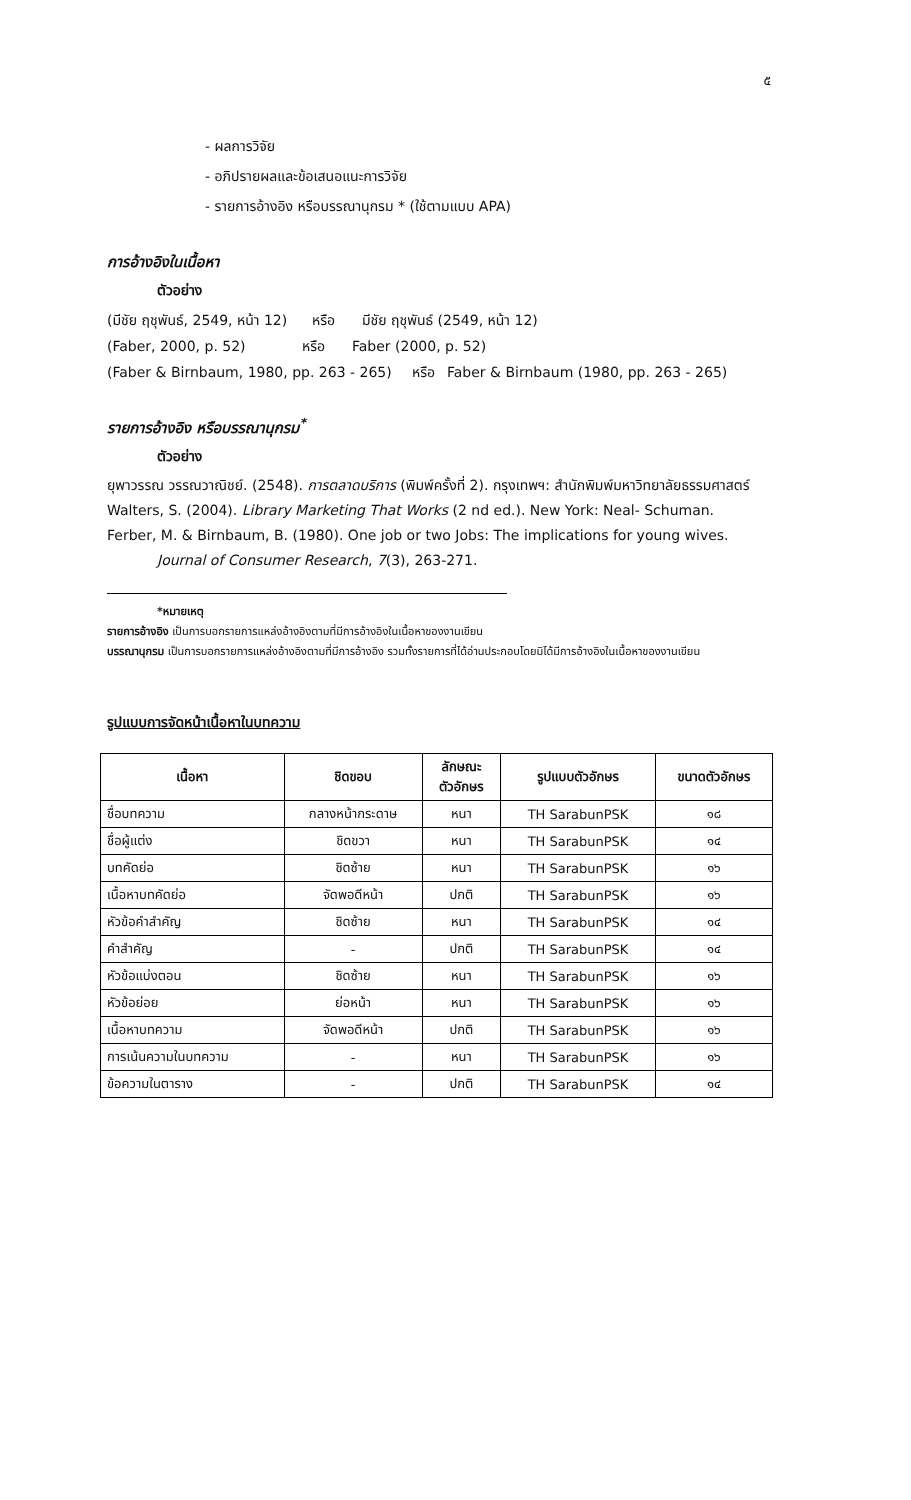๕
- ผลการวิจัย
- อภิปรายผลและข้อเสนอแนะการวิจัย
- รายการอ้างอิง หรือบรรณานุกรม * (ใช้ตามแบบ APA)
การอ้างอิงในเนื้อหา
ตัวอย่าง
(มีชัย ฤชุพันธ์, 2549, หน้า 12) หรือ มีชัย ฤชุพันธ์ (2549, หน้า 12)
(Faber, 2000, p. 52) หรือ Faber (2000, p. 52)
(Faber & Birnbaum, 1980, pp. 263 - 265) หรือ Faber & Birnbaum (1980, pp. 263 - 265)
รายการอ้างอิง หรือบรรณานุกรม<sup>*</sup>
ตัวอย่าง
ยุพาวรรณ วรรณวาณิชย์. (2548). การตลาดบริการ (พิมพ์ครั้งที่ 2). กรุงเทพฯ: สำนักพิมพ์มหาวิทยาลัยธรรมศาสตร์
Walters, S. (2004). Library Marketing That Works (2 nd ed.). New York: Neal- Schuman.
Ferber, M. & Birnbaum, B. (1980). One job or two Jobs: The implications for young wives. Journal of Consumer Research, 7(3), 263-271.
*หมายเหตุ
รายการอ้างอิง เป็นการบอกรายการแหล่งอ้างอิงตามที่มีการอ้างอิงในเนื้อหาของงานเขียน
บรรณานุกรม เป็นการบอกรายการแหล่งอ้างอิงตามที่มีการอ้างอิง รวมทั้งรายการที่ได้อ่านประกอบโดยมิได้มีการอ้างอิงในเนื้อหาของงานเขียน
รูปแบบการจัดหน้าเนื้อหาในบทความ
| เนื้อหา | ชิดขอบ | ลักษณะ ตัวอักษร | รูปแบบตัวอักษร | ขนาดตัวอักษร |
| --- | --- | --- | --- | --- |
| ชื่อบทความ | กลางหน้ากระดาษ | หนา | TH SarabunPSK | ๑๘ |
| ชื่อผู้แต่ง | ชิดขวา | หนา | TH SarabunPSK | ๑๔ |
| บทคัดย่อ | ชิดซ้าย | หนา | TH SarabunPSK | ๑๖ |
| เนื้อหาบทคัดย่อ | จัดพอดีหน้า | ปกติ | TH SarabunPSK | ๑๖ |
| หัวข้อคำสำคัญ | ชิดซ้าย | หนา | TH SarabunPSK | ๑๔ |
| คำสำคัญ | - | ปกติ | TH SarabunPSK | ๑๔ |
| หัวข้อแบ่งตอน | ชิดซ้าย | หนา | TH SarabunPSK | ๑๖ |
| หัวข้อย่อย | ย่อหน้า | หนา | TH SarabunPSK | ๑๖ |
| เนื้อหาบทความ | จัดพอดีหน้า | ปกติ | TH SarabunPSK | ๑๖ |
| การเน้นความในบทความ | - | หนา | TH SarabunPSK | ๑๖ |
| ข้อความในตาราง | - | ปกติ | TH SarabunPSK | ๑๔ |